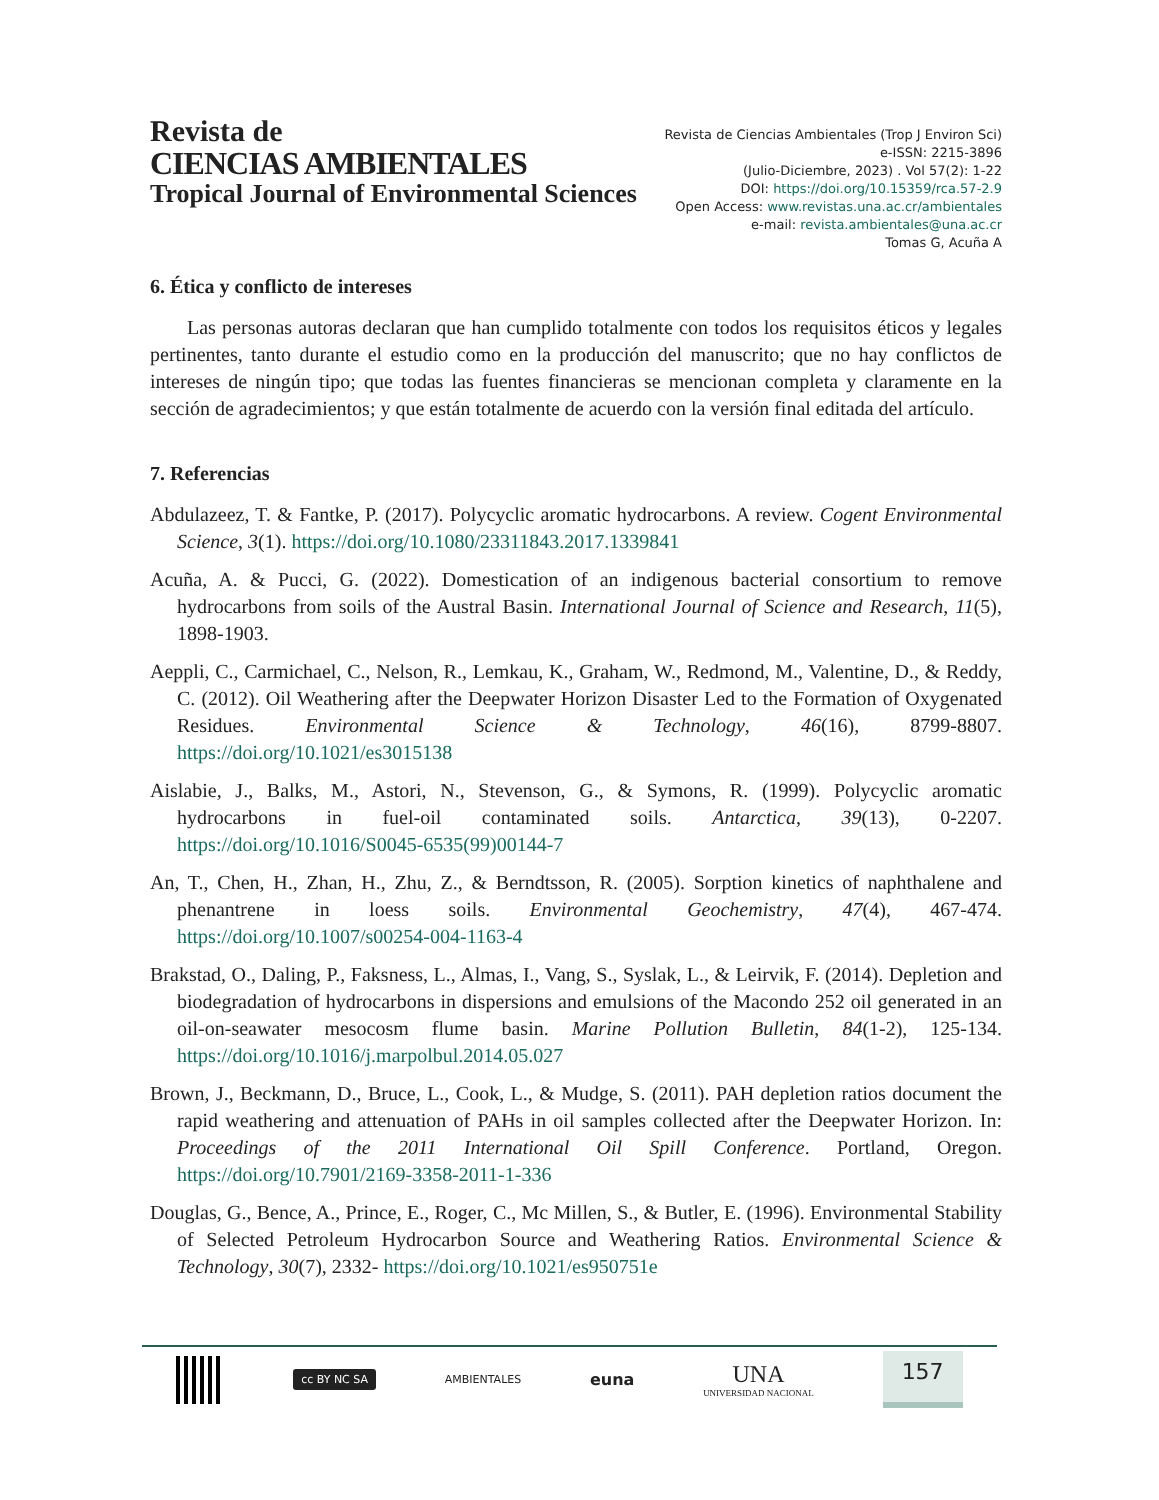Revista de
CIENCIAS AMBIENTALES
Tropical Journal of Environmental Sciences
Revista de Ciencias Ambientales (Trop J Environ Sci)
e-ISSN: 2215-3896
(Julio-Diciembre, 2023) . Vol 57(2): 1-22
DOI: https://doi.org/10.15359/rca.57-2.9
Open Access: www.revistas.una.ac.cr/ambientales
e-mail: revista.ambientales@una.ac.cr
Tomas G, Acuña A
6. Ética y conflicto de intereses
Las personas autoras declaran que han cumplido totalmente con todos los requisitos éticos y legales pertinentes, tanto durante el estudio como en la producción del manuscrito; que no hay conflictos de intereses de ningún tipo; que todas las fuentes financieras se mencionan completa y claramente en la sección de agradecimientos; y que están totalmente de acuerdo con la versión final editada del artículo.
7. Referencias
Abdulazeez, T. & Fantke, P. (2017). Polycyclic aromatic hydrocarbons. A review. Cogent Environmental Science, 3(1). https://doi.org/10.1080/23311843.2017.1339841
Acuña, A. & Pucci, G. (2022). Domestication of an indigenous bacterial consortium to remove hydrocarbons from soils of the Austral Basin. International Journal of Science and Research, 11(5), 1898-1903.
Aeppli, C., Carmichael, C., Nelson, R., Lemkau, K., Graham, W., Redmond, M., Valentine, D., & Reddy, C. (2012). Oil Weathering after the Deepwater Horizon Disaster Led to the Formation of Oxygenated Residues. Environmental Science & Technology, 46(16), 8799-8807. https://doi.org/10.1021/es3015138
Aislabie, J., Balks, M., Astori, N., Stevenson, G., & Symons, R. (1999). Polycyclic aromatic hydrocarbons in fuel-oil contaminated soils. Antarctica, 39(13), 0-2207. https://doi.org/10.1016/S0045-6535(99)00144-7
An, T., Chen, H., Zhan, H., Zhu, Z., & Berndtsson, R. (2005). Sorption kinetics of naphthalene and phenantrene in loess soils. Environmental Geochemistry, 47(4), 467-474. https://doi.org/10.1007/s00254-004-1163-4
Brakstad, O., Daling, P., Faksness, L., Almas, I., Vang, S., Syslak, L., & Leirvik, F. (2014). Depletion and biodegradation of hydrocarbons in dispersions and emulsions of the Macondo 252 oil generated in an oil-on-seawater mesocosm flume basin. Marine Pollution Bulletin, 84(1-2), 125-134. https://doi.org/10.1016/j.marpolbul.2014.05.027
Brown, J., Beckmann, D., Bruce, L., Cook, L., & Mudge, S. (2011). PAH depletion ratios document the rapid weathering and attenuation of PAHs in oil samples collected after the Deepwater Horizon. In: Proceedings of the 2011 International Oil Spill Conference. Portland, Oregon. https://doi.org/10.7901/2169-3358-2011-1-336
Douglas, G., Bence, A., Prince, E., Roger, C., Mc Millen, S., & Butler, E. (1996). Environmental Stability of Selected Petroleum Hydrocarbon Source and Weathering Ratios. Environmental Science & Technology, 30(7), 2332- https://doi.org/10.1021/es950751e
cc BY NC SA
AMBIENTALES
euna
UNA
UNIVERSIDAD NACIONAL
157